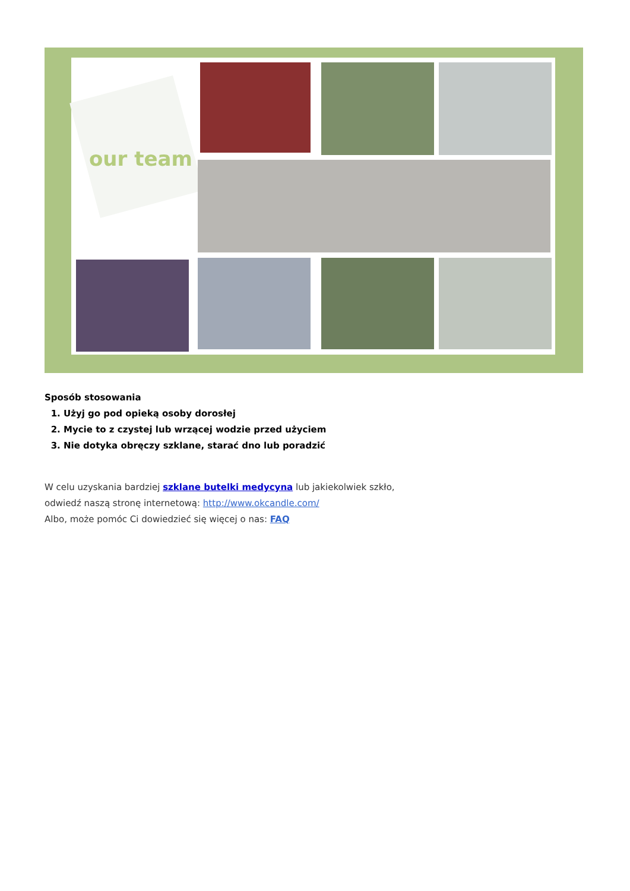our team
Sposób stosowania
1. Użyj go pod opieką osoby dorosłej
2. Mycie to z czystej lub wrzącej wodzie przed użyciem
3. Nie dotyka obręczy szklane, starać dno lub poradzić
W celu uzyskania bardziej szklane butelki medycyna lub jakiekolwiek szkło,
odwiedź naszą stronę internetową: http://www.okcandle.com/
Albo, może pomóc Ci dowiedzieć się więcej o nas: FAQ